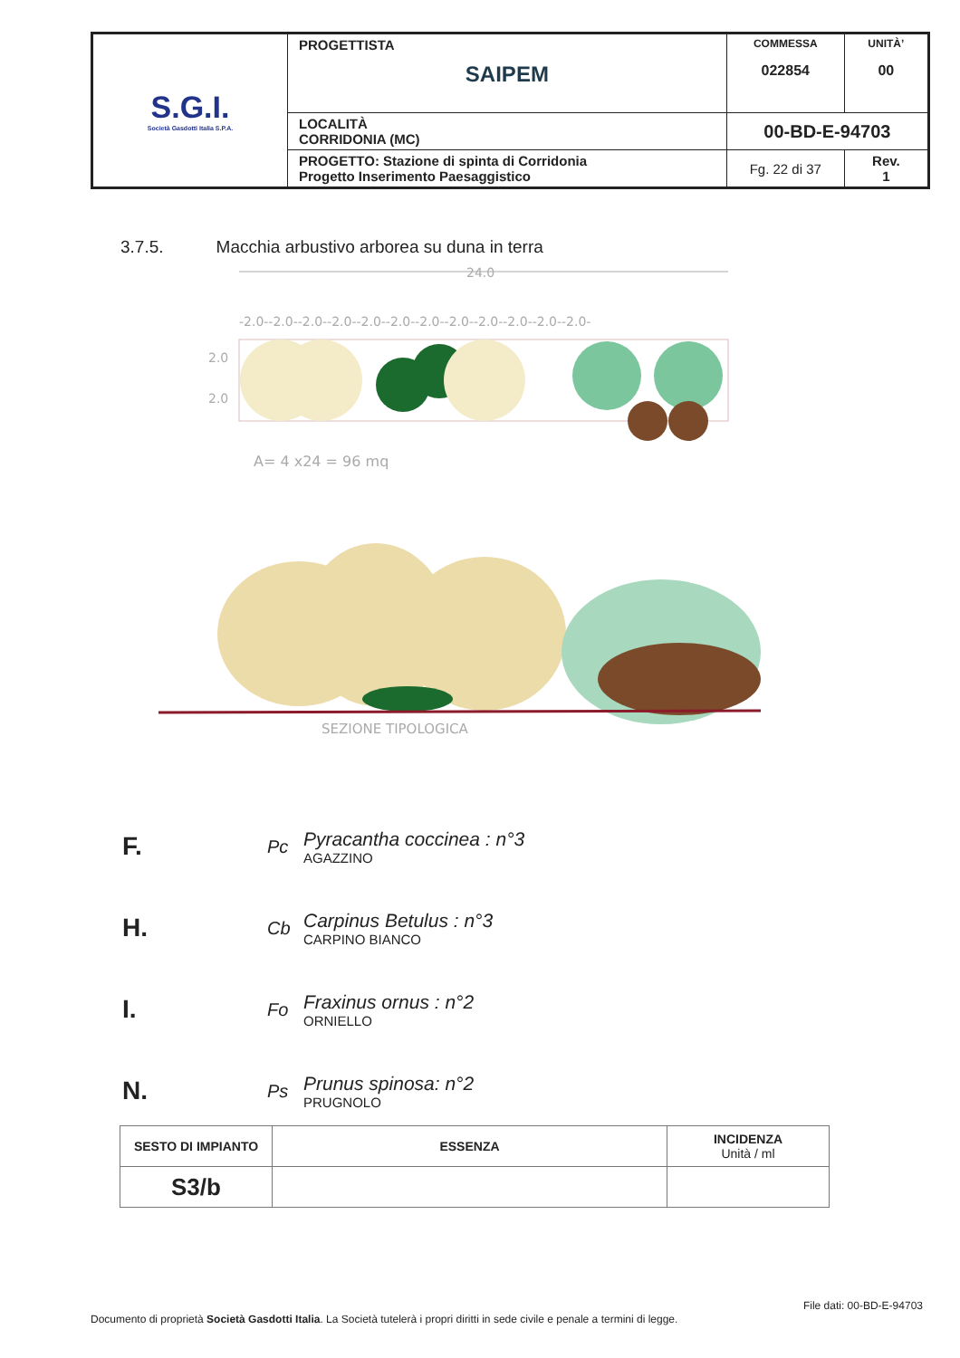| S.G.I. Società Gasdotti Italia S.P.A. | PROGETTISTA SAIPEM | COMMESSA 022854 | UNITÀ’ 00 |
| | LOCALITÀ CORRIDONIA (MC) | 00-BD-E-94703 | |
| | PROGETTO: Stazione di spinta di Corridonia Progetto Inserimento Paesaggistico | Fg. 22 di 37 | Rev. 1 |
3.7.5. Macchia arbustivo arborea su duna in terra
24.0
-2.0--2.0--2.0--2.0--2.0--2.0--2.0--2.0--2.0--2.0--2.0--2.0-
2.0
2.0
A= 4 x24 = 96 mq
SEZIONE TIPOLOGICA
F. Pc Pyracantha coccinea : n°3
AGAZZINO
H. Cb Carpinus Betulus : n°3
CARPINO BIANCO
I. Fo Fraxinus ornus : n°2
ORNIELLO
N. Ps Prunus spinosa: n°2
PRUGNOLO
| SESTO DI IMPIANTO | ESSENZA | INCIDENZA Unità / ml |
| --- | --- | --- |
| S3/b | | |
File dati: 00-BD-E-94703
Documento di proprietà Società Gasdotti Italia. La Società tutelerà i propri diritti in sede civile e penale a termini di legge.